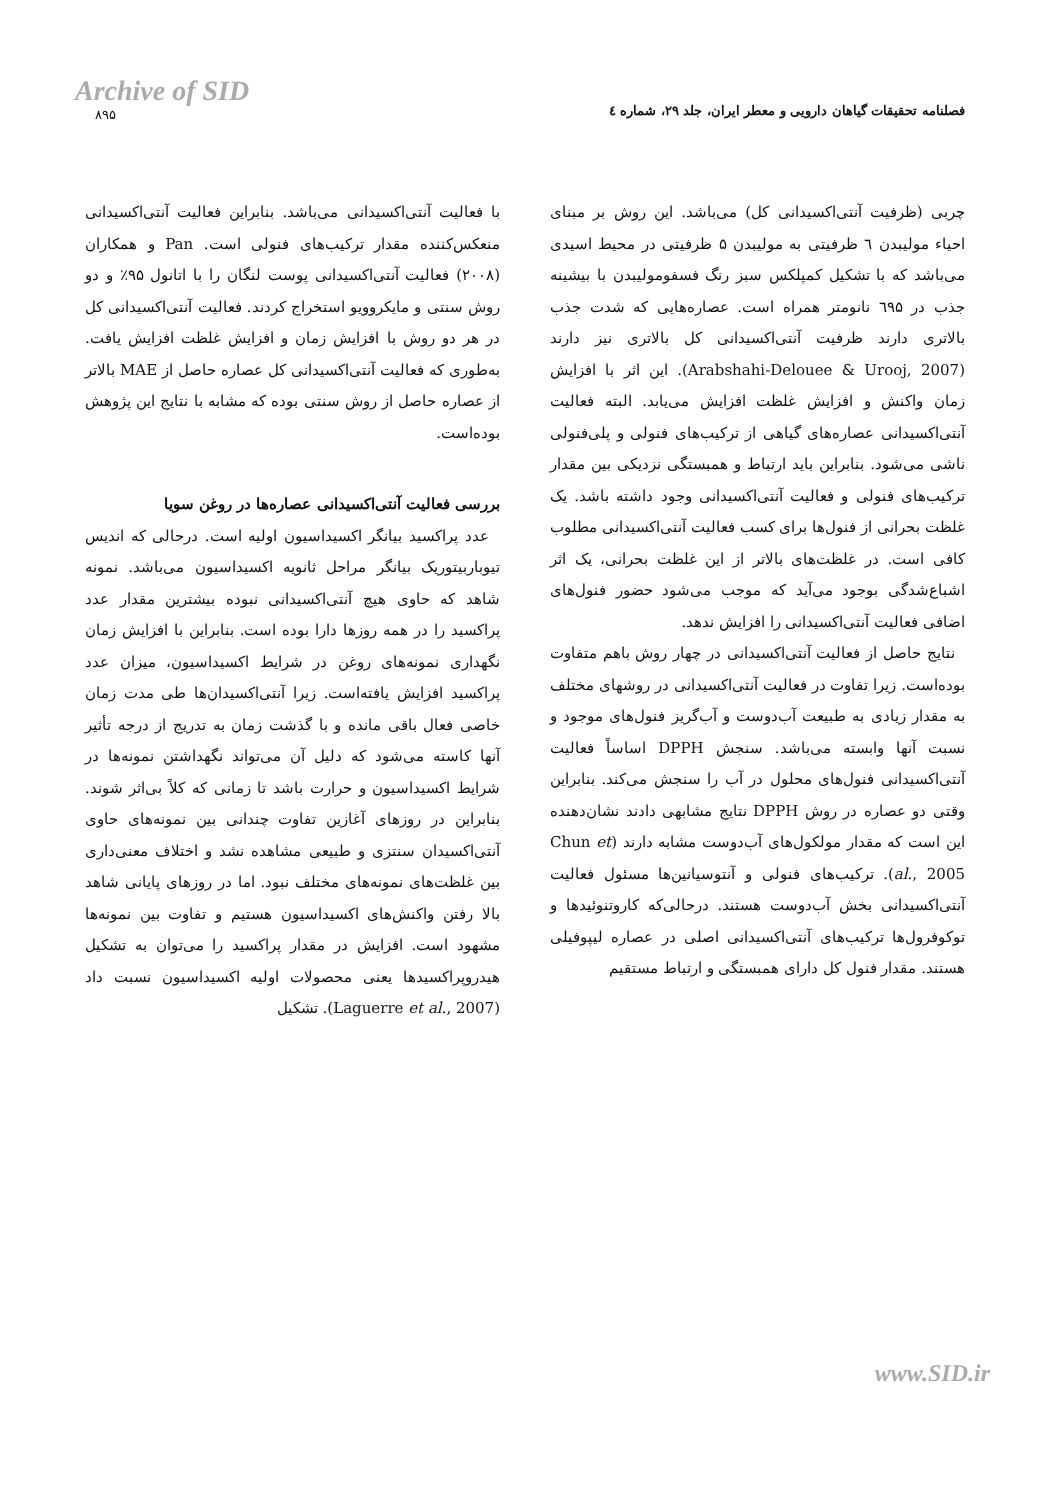Archive of SID
۸۹۵
فصلنامه تحقیقات گیاهان دارویی و معطر ایران، جلد ۲۹، شماره ٤
چربی (ظرفیت آنتی‌اکسیدانی کل) می‌باشد. این روش بر مبنای احیاء مولیبدن ٦ ظرفیتی به مولیبدن ۵ ظرفیتی در محیط اسیدی می‌باشد که با تشکیل کمپلکس سبز رنگ فسفومولیبدن با بیشینه جذب در ٦۹۵ نانومتر همراه است. عصاره‌هایی که شدت جذب بالاتری دارند ظرفیت آنتی‌اکسیدانی کل بالاتری نیز دارند (Arabshahi-Delouee & Urooj, 2007). این اثر با افزایش زمان واکنش و افزایش غلظت افزایش می‌یابد. البته فعالیت آنتی‌اکسیدانی عصاره‌های گیاهی از ترکیب‌های فنولی و پلی‌فنولی ناشی می‌شود. بنابراین باید ارتباط و همبستگی نزدیکی بین مقدار ترکیب‌های فنولی و فعالیت آنتی‌اکسیدانی وجود داشته باشد. یک غلظت بحرانی از فنول‌ها برای کسب فعالیت آنتی‌اکسیدانی مطلوب کافی است. در غلظت‌های بالاتر از این غلظت بحرانی، یک اثر اشباع‌شدگی بوجود می‌آید که موجب می‌شود حضور فنول‌های اضافی فعالیت آنتی‌اکسیدانی را افزایش ندهد.
نتایج حاصل از فعالیت آنتی‌اکسیدانی در چهار روش باهم متفاوت بوده‌است. زیرا تفاوت در فعالیت آنتی‌اکسیدانی در روشهای مختلف به مقدار زیادی به طبیعت آب‌دوست و آب‌گریز فنول‌های موجود و نسبت آنها وابسته می‌باشد. سنجش DPPH اساساً فعالیت آنتی‌اکسیدانی فنول‌های محلول در آب را سنجش می‌کند. بنابراین وقتی دو عصاره در روش DPPH نتایج مشابهی دادند نشان‌دهنده این است که مقدار مولکول‌های آب‌دوست مشابه دارند (Chun et al., 2005). ترکیب‌های فنولی و آنتوسیانین‌ها مسئول فعالیت آنتی‌اکسیدانی بخش آب‌دوست هستند. درحالی‌که کاروتنوئیدها و توکوفرول‌ها ترکیب‌های آنتی‌اکسیدانی اصلی در عصاره لیپوفیلی هستند. مقدار فنول کل دارای همبستگی و ارتباط مستقیم
با فعالیت آنتی‌اکسیدانی می‌باشد. بنابراین فعالیت آنتی‌اکسیدانی منعکس‌کننده مقدار ترکیب‌های فنولی است. Pan و همکاران (۲۰۰۸) فعالیت آنتی‌اکسیدانی پوست لنگان را با اتانول ۹۵٪ و دو روش سنتی و مایکروویو استخراج کردند. فعالیت آنتی‌اکسیدانی کل در هر دو روش با افزایش زمان و افزایش غلظت افزایش یافت. به‌طوری که فعالیت آنتی‌اکسیدانی کل عصاره حاصل از MAE بالاتر از عصاره حاصل از روش سنتی بوده که مشابه با نتایج این پژوهش بوده‌است.
بررسی فعالیت آنتی‌اکسیدانی عصاره‌ها در روغن سویا
عدد پراکسید بیانگر اکسیداسیون اولیه است. درحالی که اندیس تیوباربیتوریک بیانگر مراحل ثانویه اکسیداسیون می‌باشد. نمونه شاهد که حاوی هیچ آنتی‌اکسیدانی نبوده بیشترین مقدار عدد پراکسید را در همه روزها دارا بوده است. بنابراین با افزایش زمان نگهداری نمونه‌های روغن در شرایط اکسیداسیون، میزان عدد پراکسید افزایش یافته‌است. زیرا آنتی‌اکسیدان‌ها طی مدت زمان خاصی فعال باقی مانده و با گذشت زمان به تدریج از درجه تأثیر آنها کاسته می‌شود که دلیل آن می‌تواند نگهداشتن نمونه‌ها در شرایط اکسیداسیون و حرارت باشد تا زمانی که کلاً بی‌اثر شوند. بنابراین در روزهای آغازین تفاوت چندانی بین نمونه‌های حاوی آنتی‌اکسیدان سنتزی و طبیعی مشاهده نشد و اختلاف معنی‌داری بین غلظت‌های نمونه‌های مختلف نبود. اما در روزهای پایانی شاهد بالا رفتن واکنش‌های اکسیداسیون هستیم و تفاوت بین نمونه‌ها مشهود است. افزایش در مقدار پراکسید را می‌توان به تشکیل هیدروپراکسیدها یعنی محصولات اولیه اکسیداسیون نسبت داد (Laguerre et al., 2007). تشکیل
www.SID.ir